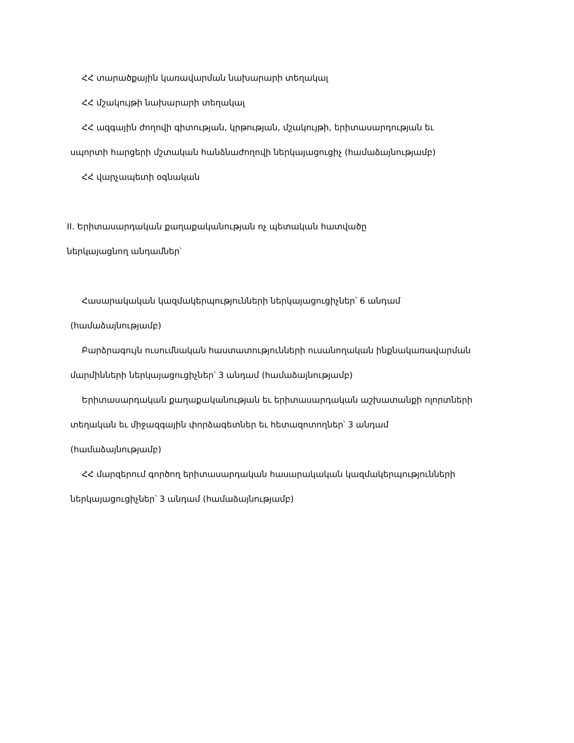ՀՀ տարածքային կառավարման նախարարի տեղակալ
ՀՀ մշակույթի նախարարի տեղակալ
ՀՀ ազգային ժողովի գիտության, կրթության, մշակույթի, երիտասարդության եւ
սպորտի հարցերի մշտական հանձնաժողովի ներկայացուցիչ (համաձայնությամբ)
ՀՀ վարչապետի օգնական
II. Երիտասարդական քաղաքականության ոչ պետական հատվածը
ներկայացնող անդամներ՝
Հասարակական կազմակերպությունների ներկայացուցիչներ՝ 6 անդամ
(համաձայնությամբ)
Բարձրագույն ուսումնական հաստատությունների ուսանողական ինքնակառավարման
մարմինների ներկայացուցիչներ՝ 3 անդամ (համաձայնությամբ)
Երիտասարդական քաղաքականության եւ երիտասարդական աշխատանքի ոլորտների
տեղական եւ միջազգային փորձագետներ եւ հետազոտողներ՝ 3 անդամ
(համաձայնությամբ)
ՀՀ մարզերում գործող երիտասարդական հասարակական կազմակերպությունների
ներկայացուցիչներ՝ 3 անդամ (համաձայնությամբ)